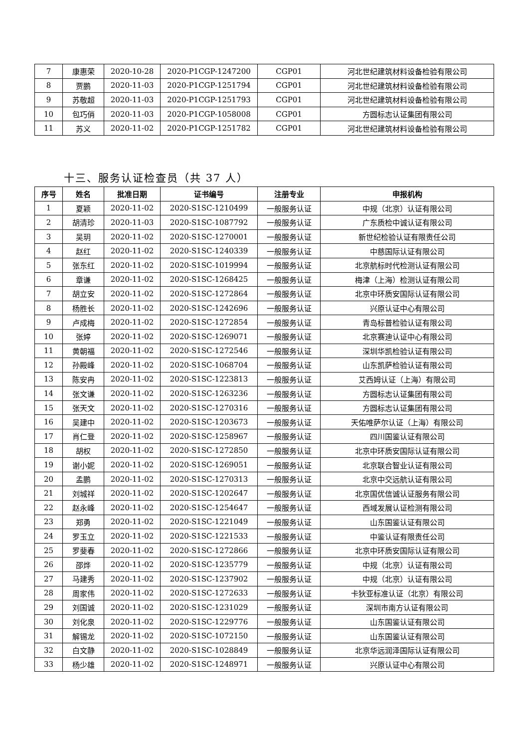| 7 | 康惠荣 | 2020-10-28 | 2020-P1CGP-1247200 | CGP01 | 河北世纪建筑材料设备检验有限公司 |
| 8 | 贾鹏 | 2020-11-03 | 2020-P1CGP-1251794 | CGP01 | 河北世纪建筑材料设备检验有限公司 |
| 9 | 苏敬超 | 2020-11-03 | 2020-P1CGP-1251793 | CGP01 | 河北世纪建筑材料设备检验有限公司 |
| 10 | 包巧俏 | 2020-11-03 | 2020-P1CGP-1058008 | CGP01 | 方圆标志认证集团有限公司 |
| 11 | 苏义 | 2020-11-02 | 2020-P1CGP-1251782 | CGP01 | 河北世纪建筑材料设备检验有限公司 |
十三、服务认证检查员（共 37 人）
| 序号 | 姓名 | 批准日期 | 证书编号 | 注册专业 | 申报机构 |
| --- | --- | --- | --- | --- | --- |
| 1 | 夏颖 | 2020-11-02 | 2020-S1SC-1210499 | 一般服务认证 | 中规（北京）认证有限公司 |
| 2 | 胡清珍 | 2020-11-03 | 2020-S1SC-1087792 | 一般服务认证 | 广东质检中诚认证有限公司 |
| 3 | 吴玥 | 2020-11-02 | 2020-S1SC-1270001 | 一般服务认证 | 新世纪检验认证有限责任公司 |
| 4 | 赵红 | 2020-11-02 | 2020-S1SC-1240339 | 一般服务认证 | 中慈国际认证有限公司 |
| 5 | 张东红 | 2020-11-02 | 2020-S1SC-1019994 | 一般服务认证 | 北京航标时代检测认证有限公司 |
| 6 | 章谦 | 2020-11-02 | 2020-S1SC-1268425 | 一般服务认证 | 梅津（上海）检测认证有限公司 |
| 7 | 胡立安 | 2020-11-02 | 2020-S1SC-1272864 | 一般服务认证 | 北京中环质安国际认证有限公司 |
| 8 | 杨胜长 | 2020-11-02 | 2020-S1SC-1242696 | 一般服务认证 | 兴原认证中心有限公司 |
| 9 | 卢成梅 | 2020-11-02 | 2020-S1SC-1272854 | 一般服务认证 | 青岛标普检验认证有限公司 |
| 10 | 张婷 | 2020-11-02 | 2020-S1SC-1269071 | 一般服务认证 | 北京赛迪认证中心有限公司 |
| 11 | 黄朝福 | 2020-11-02 | 2020-S1SC-1272546 | 一般服务认证 | 深圳华凯检验认证有限公司 |
| 12 | 孙殿峰 | 2020-11-02 | 2020-S1SC-1068704 | 一般服务认证 | 山东凯萨检验认证有限公司 |
| 13 | 陈安冉 | 2020-11-02 | 2020-S1SC-1223813 | 一般服务认证 | 艾西姆认证（上海）有限公司 |
| 14 | 张文谦 | 2020-11-02 | 2020-S1SC-1263236 | 一般服务认证 | 方圆标志认证集团有限公司 |
| 15 | 张天文 | 2020-11-02 | 2020-S1SC-1270316 | 一般服务认证 | 方圆标志认证集团有限公司 |
| 16 | 吴建中 | 2020-11-02 | 2020-S1SC-1203673 | 一般服务认证 | 天佑唯萨尔认证（上海）有限公司 |
| 17 | 肖仁登 | 2020-11-02 | 2020-S1SC-1258967 | 一般服务认证 | 四川国鉴认证有限公司 |
| 18 | 胡权 | 2020-11-02 | 2020-S1SC-1272850 | 一般服务认证 | 北京中环质安国际认证有限公司 |
| 19 | 谢小妮 | 2020-11-02 | 2020-S1SC-1269051 | 一般服务认证 | 北京联合智业认证有限公司 |
| 20 | 孟鹏 | 2020-11-02 | 2020-S1SC-1270313 | 一般服务认证 | 北京中交远航认证有限公司 |
| 21 | 刘城祥 | 2020-11-02 | 2020-S1SC-1202647 | 一般服务认证 | 北京国优信诚认证服务有限公司 |
| 22 | 赵永峰 | 2020-11-02 | 2020-S1SC-1254647 | 一般服务认证 | 西域发展认证检测有限公司 |
| 23 | 郑勇 | 2020-11-02 | 2020-S1SC-1221049 | 一般服务认证 | 山东国鉴认证有限公司 |
| 24 | 罗玉立 | 2020-11-02 | 2020-S1SC-1221533 | 一般服务认证 | 中鉴认证有限责任公司 |
| 25 | 罗斐春 | 2020-11-02 | 2020-S1SC-1272866 | 一般服务认证 | 北京中环质安国际认证有限公司 |
| 26 | 邵烨 | 2020-11-02 | 2020-S1SC-1235779 | 一般服务认证 | 中规（北京）认证有限公司 |
| 27 | 马建秀 | 2020-11-02 | 2020-S1SC-1237902 | 一般服务认证 | 中规（北京）认证有限公司 |
| 28 | 周家伟 | 2020-11-02 | 2020-S1SC-1272633 | 一般服务认证 | 卡狄亚标准认证（北京）有限公司 |
| 29 | 刘国诚 | 2020-11-02 | 2020-S1SC-1231029 | 一般服务认证 | 深圳市南方认证有限公司 |
| 30 | 刘化泉 | 2020-11-02 | 2020-S1SC-1229776 | 一般服务认证 | 山东国鉴认证有限公司 |
| 31 | 解锡龙 | 2020-11-02 | 2020-S1SC-1072150 | 一般服务认证 | 山东国鉴认证有限公司 |
| 32 | 白文静 | 2020-11-02 | 2020-S1SC-1028849 | 一般服务认证 | 北京华远润泽国际认证有限公司 |
| 33 | 杨少雄 | 2020-11-02 | 2020-S1SC-1248971 | 一般服务认证 | 兴原认证中心有限公司 |